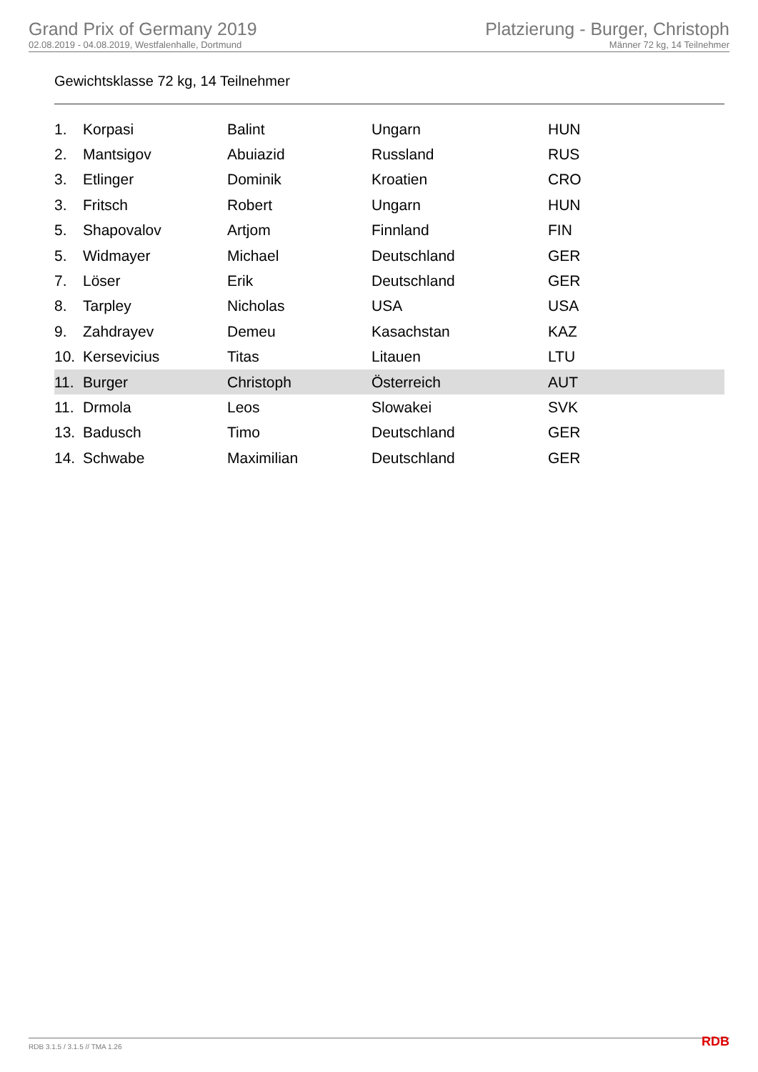Grand Prix of Germany 2019
02.08.2019 - 04.08.2019, Westfalenhalle, Dortmund
Platzierung - Burger, Christoph
Männer 72 kg, 14 Teilnehmer
Gewichtsklasse 72 kg, 14 Teilnehmer
| 1. | Korpasi | Balint | Ungarn | HUN |
| 2. | Mantsigov | Abuiazid | Russland | RUS |
| 3. | Etlinger | Dominik | Kroatien | CRO |
| 3. | Fritsch | Robert | Ungarn | HUN |
| 5. | Shapovalov | Artjom | Finnland | FIN |
| 5. | Widmayer | Michael | Deutschland | GER |
| 7. | Löser | Erik | Deutschland | GER |
| 8. | Tarpley | Nicholas | USA | USA |
| 9. | Zahdrayev | Demeu | Kasachstan | KAZ |
| 10. | Kersevicius | Titas | Litauen | LTU |
| 11. | Burger | Christoph | Österreich | AUT |
| 11. | Drmola | Leos | Slowakei | SVK |
| 13. | Badusch | Timo | Deutschland | GER |
| 14. | Schwabe | Maximilian | Deutschland | GER |
RDB 3.1.5 / 3.1.5 // TMA 1.26 RDB